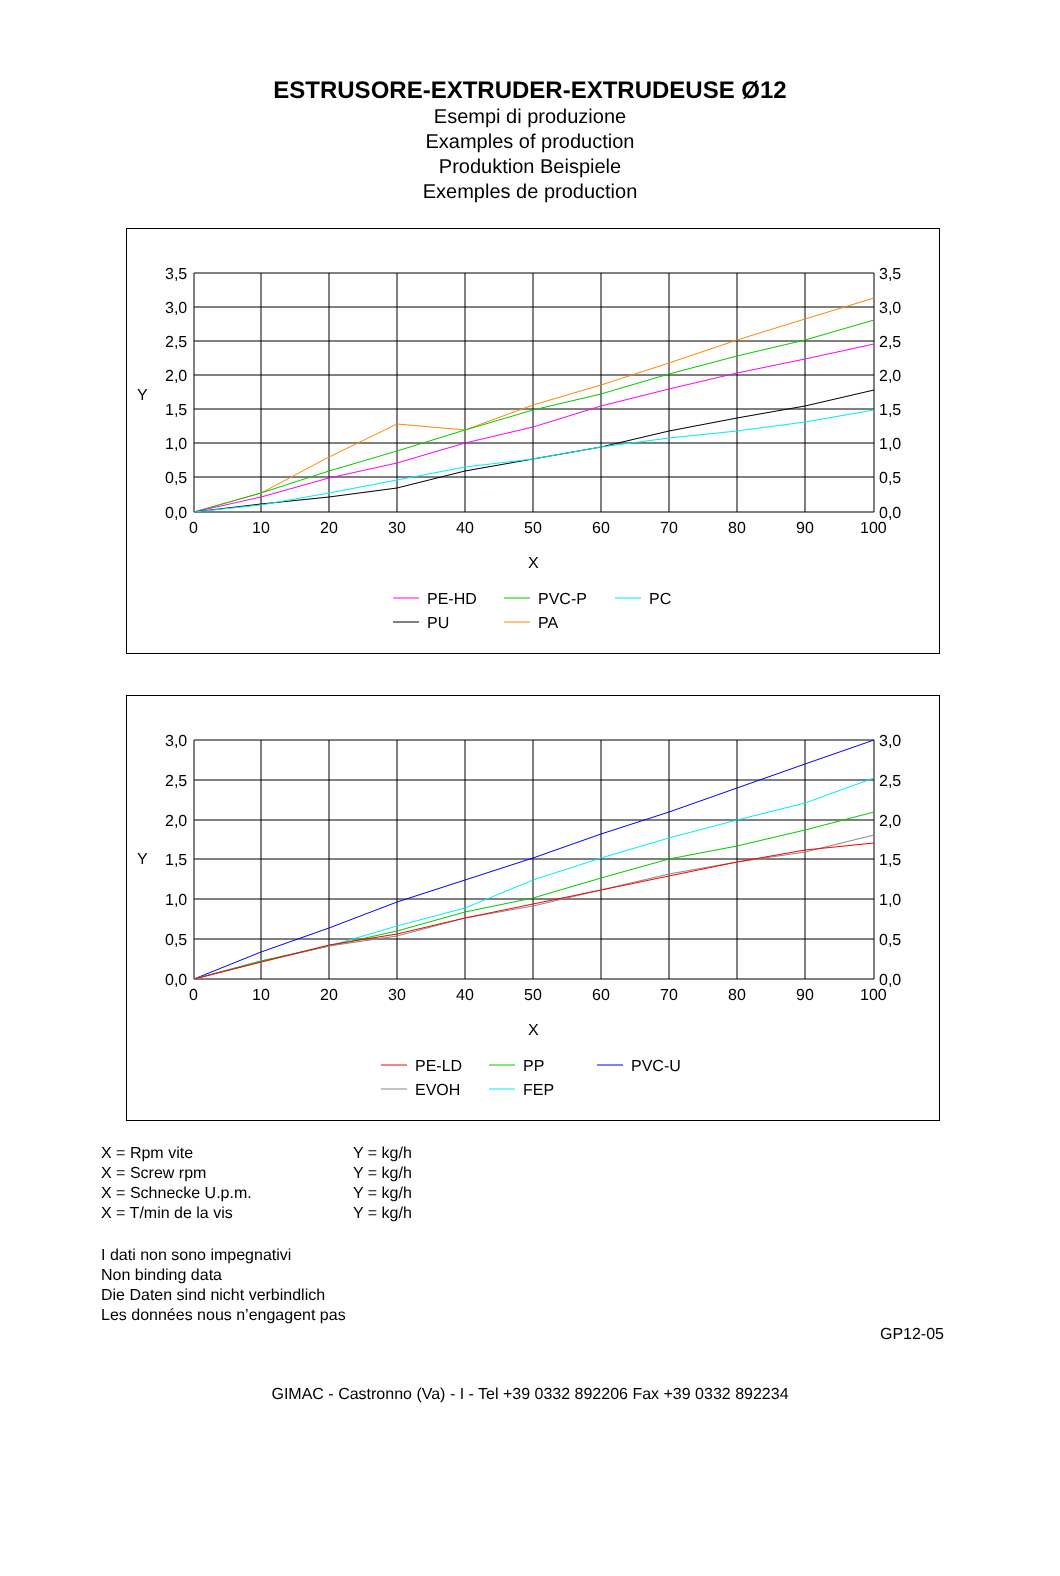ESTRUSORE-EXTRUDER-EXTRUDEUSE Ø12
Esempi di produzione
Examples of production
Produktion Beispiele
Exemples de production
3,5
3,0
2,5
2,0
1,5
1,0
0,5
0,0
3,5
3,0
2,5
2,0
1,5
1,0
0,5
0,0
Y
0
10
20
30
40
50
60
70
80
90
100
X
PE-HD
PVC-P
PC
PU
PA
3,0
2,5
2,0
1,5
1,0
0,5
0,0
3,0
2,5
2,0
1,5
1,0
0,5
0,0
Y
0
10
20
30
40
50
60
70
80
90
100
X
PE-LD
PP
PVC-U
EVOH
FEP
X = Rpm vite Y = kg/h
X = Screw rpm Y = kg/h
X = Schnecke U.p.m. Y = kg/h
X = T/min de la vis Y = kg/h
I dati non sono impegnativi
Non binding data
Die Daten sind nicht verbindlich
Les données nous n’engagent pas
GP12-05
GIMAC - Castronno (Va) - I - Tel +39 0332 892206 Fax +39 0332 892234